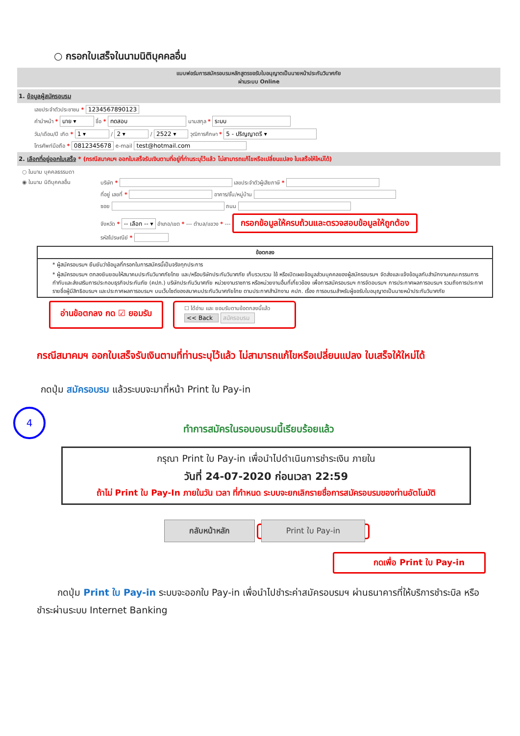○ กรอกใบเสร็จในนามนิติบุคคลอื่น
แบบฟอร์มการสมัครอบรมหลักสูตรขอรับใบอนุญาตเป็นนายหน้าประกันวินาศภัย
ผ่านระบบ Online
1. ข้อมูลผู้สมัครอบรม
เลขประจำตัวประชาชน * 1234567890123
คำนำหน้า * นาย ▾ ชื่อ * ทดสอบ นามสกุล * ระบบ
วัน/เดือน/ปี เกิด * 1 ▾ / 2 ▾ / 2522 ▾ วุฒิการศึกษา * 5 - ปริญญาตรี ▾
โทรศัพท์มือถือ * 0812345678 e-mail test@hotmail.com
2. เลือกที่อยู่ออกใบเสร็จ * (กรณีสมาคมฯ ออกใบเสร็จรับเงินตามที่อยู่ที่ท่านระบุไว้แล้ว ไม่สามารถแก้ไขหรือเปลี่ยนแปลง ใบเสร็จให้ใหม่ได้)
○ ในนาม บุคคลธรรมดา
◉ ในนาม นิติบุคคลอื่น บริษัท * เลขประจำตัวผู้เสียภาษี *
ที่อยู่ เลขที่ * อาคาร/ชั้น/หมู่บ้าน
ซอย ถนน
จังหวัด * -- เลือก -- ▾ อำเภอ/เขต * --- ตำบล/แขวง * --- กรอกข้อมูลให้ครบถ้วนและตรวจสอบข้อมูลให้ถูกต้อง
รหัสไปรษณีย์ *
ข้อตกลง
* ผู้สมัครอบรมฯ ยืนยันว่าข้อมูลที่กรอกในการสมัครนี้เป็นจริงทุกประการ
* ผู้สมัครอบรมฯ ตกลงยินยอมให้สมาคมประกันวินาศภัยไทย และ/หรือบริษัทประกันวินาศภัย เก็บรวบรวม ใช้ หรือเปิดเผยข้อมูลส่วนบุคคลของผู้สมัครอบรมฯ จัดส่งและแจ้งข้อมูลกับสำนักงานคณะกรรมการกำกับและส่งเสริมการประกอบธุรกิจประกันภัย (คปภ.) บริษัทประกันวินาศภัย หน่วยงานราชการ หรือหน่วยงานอื่นที่เกี่ยวข้อง เพื่อการสมัครอบรมฯ การจัดอบรมฯ การประกาศผลการอบรมฯ รวมถึงการประกาศรายชื่อผู้มีสิทธิอบรมฯ และประกาศผลการอบรมฯ บนเว็บไซต์ของสมาคมประกันวินาศภัยไทย ตามประกาศสำนักงาน คปภ. เรื่อง การอบรมสำหรับผู้ขอรับใบอนุญาตเป็นนายหน้าประกันวินาศภัย
อ่านข้อตกลง กด ☑ ยอมรับ ☐ ได้อ่าน และ ยอมรับตามข้อตกลงนี้แล้ว
<< Back สมัครอบรม
กรณีสมาคมฯ ออกใบเสร็จรับเงินตามที่ท่านระบุไว้แล้ว ไม่สามารถแก้ไขหรือเปลี่ยนแปลง ใบเสร็จให้ใหม่ได้
กดปุ่ม สมัครอบรม แล้วระบบจะมาที่หน้า Print ใบ Pay-in
4
ทำการสมัครในรอบอบรมนี้เรียบร้อยแล้ว
กรุณา Print ใบ Pay-in เพื่อนำไปดำเนินการชำระเงิน ภายใน
วันที่ 24-07-2020 ก่อนเวลา 22:59
ถ้าไม่ Print ใบ Pay-In ภายในวัน เวลา ที่กำหนด ระบบจะยกเลิกรายชื่อการสมัครอบรมของท่านอัตโนมัติ
กลับหน้าหลัก Print ใบ Pay-in
กดเพื่อ Print ใบ Pay-in
กดปุ่ม Print ใบ Pay-in ระบบจะออกใบ Pay-in เพื่อนำไปชำระค่าสมัครอบรมฯ ผ่านธนาคารที่ให้บริการชำระบิล หรือ ชำระผ่านระบบ Internet Banking